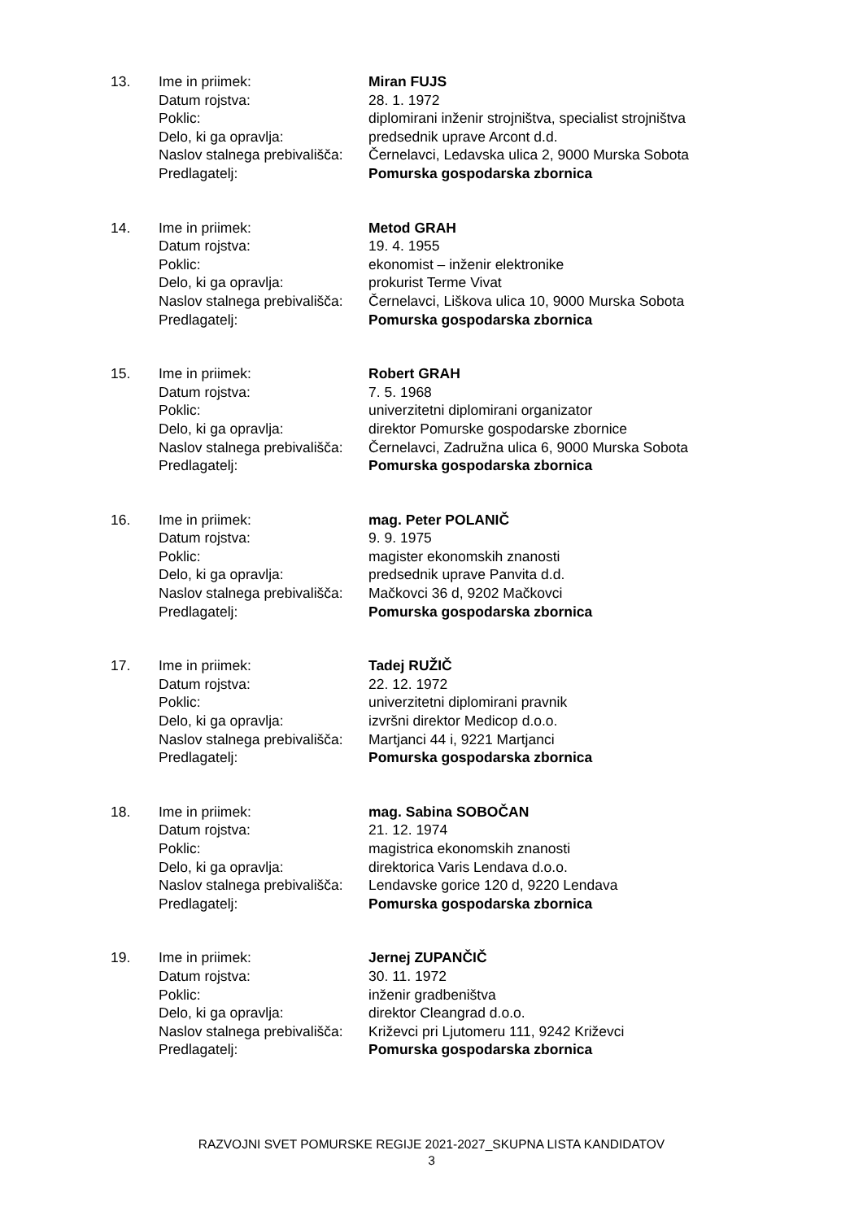| 13. | Ime in priimek: | Miran FUJS |
| | Datum rojstva: | 28. 1. 1972 |
| | Poklic: | diplomirani inženir strojništva, specialist strojništva |
| | Delo, ki ga opravlja: | predsednik uprave Arcont d.d. |
| | Naslov stalnega prebivališča: | Černelavci, Ledavska ulica 2, 9000 Murska Sobota |
| | Predlagatelj: | Pomurska gospodarska zbornica |
| 14. | Ime in priimek: | Metod GRAH |
| | Datum rojstva: | 19. 4. 1955 |
| | Poklic: | ekonomist – inženir elektronike |
| | Delo, ki ga opravlja: | prokurist Terme Vivat |
| | Naslov stalnega prebivališča: | Černelavci, Liškova ulica 10, 9000 Murska Sobota |
| | Predlagatelj: | Pomurska gospodarska zbornica |
| 15. | Ime in priimek: | Robert GRAH |
| | Datum rojstva: | 7. 5. 1968 |
| | Poklic: | univerzitetni diplomirani organizator |
| | Delo, ki ga opravlja: | direktor Pomurske gospodarske zbornice |
| | Naslov stalnega prebivališča: | Černelavci, Zadružna ulica 6, 9000 Murska Sobota |
| | Predlagatelj: | Pomurska gospodarska zbornica |
| 16. | Ime in priimek: | mag. Peter POLANIČ |
| | Datum rojstva: | 9. 9. 1975 |
| | Poklic: | magister ekonomskih znanosti |
| | Delo, ki ga opravlja: | predsednik uprave Panvita d.d. |
| | Naslov stalnega prebivališča: | Mačkovci 36 d, 9202 Mačkovci |
| | Predlagatelj: | Pomurska gospodarska zbornica |
| 17. | Ime in priimek: | Tadej RUŽIČ |
| | Datum rojstva: | 22. 12. 1972 |
| | Poklic: | univerzitetni diplomirani pravnik |
| | Delo, ki ga opravlja: | izvršni direktor Medicop d.o.o. |
| | Naslov stalnega prebivališča: | Martjanci 44 i, 9221 Martjanci |
| | Predlagatelj: | Pomurska gospodarska zbornica |
| 18. | Ime in priimek: | mag. Sabina SOBOČAN |
| | Datum rojstva: | 21. 12. 1974 |
| | Poklic: | magistrica ekonomskih znanosti |
| | Delo, ki ga opravlja: | direktorica Varis Lendava d.o.o. |
| | Naslov stalnega prebivališča: | Lendavske gorice 120 d, 9220 Lendava |
| | Predlagatelj: | Pomurska gospodarska zbornica |
| 19. | Ime in priimek: | Jernej ZUPANČIČ |
| | Datum rojstva: | 30. 11. 1972 |
| | Poklic: | inženir gradbeništva |
| | Delo, ki ga opravlja: | direktor Cleangrad d.o.o. |
| | Naslov stalnega prebivališča: | Križevci pri Ljutomeru 111, 9242 Križevci |
| | Predlagatelj: | Pomurska gospodarska zbornica |
RAZVOJNI SVET POMURSKE REGIJE 2021-2027_SKUPNA LISTA KANDIDATOV
3